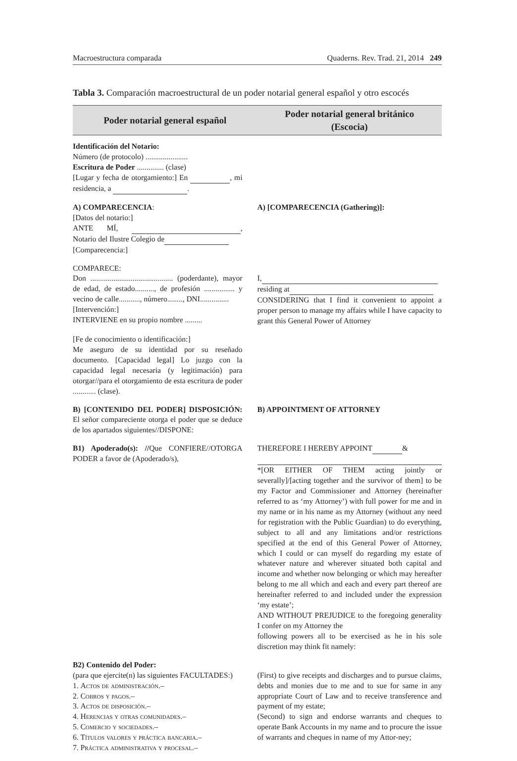Macroestructura comparada Quaderns. Rev. Trad. 21, 2014 249
Tabla 3. Comparación macroestructural de un poder notarial general español y otro escocés
| Poder notarial general español | Poder notarial general británico (Escocia) |
| --- | --- |
| Identificación del Notario: Número (de protocolo) ...................... Escritura de Poder .............. (clase) [Lugar y fecha de otorgamiento:] En , mi residencia, a . | |
| A) COMPARECENCIA : [Datos del notario:] ANTE MÍ, , Notario del Ilustre Colegio de [Comparecencia:] | A) [COMPARECENCIA (Gathering)]: |
| COMPARECE: Don ........................................... (poderdante), mayor de edad, de estado.........., de profesión ................ y vecino de calle..........., número........, DNI............... [Intervención:] INTERVIENE en su propio nombre ......... | I, residing at CONSIDERING that I find it convenient to appoint a proper person to manage my affairs while I have capacity to grant this General Power of Attorney |
| [Fe de conocimiento o identificación:] Me aseguro de su identidad por su reseñado documento. [Capacidad legal] Lo juzgo con la capacidad legal necesaria (y legitimación) para otorgar//para el otorgamiento de esta escritura de poder ............ (clase). | |
| B) [CONTENIDO DEL PODER] DISPOSICIÓN: El señor compareciente otorga el poder que se deduce de los apartados siguientes//DISPONE: | B) APPOINTMENT OF ATTORNEY |
| B1) Apoderado(s): // Que CONFIERE//OTORGA PODER a favor de (Apoderado/s), | THEREFORE I HEREBY APPOINT & *[OR EITHER OF THEM acting jointly or severally]/[acting together and the survivor of them] to be my Factor and Commissioner and Attorney (hereinafter referred to as ‘my Attorney’) with full power for me and in my name or in his name as my Attorney (without any need for registration with the Public Guardian) to do everything, subject to all and any limitations and/or restrictions specified at the end of this General Power of Attorney, which I could or can myself do regarding my estate of whatever nature and wherever situated both capital and income and whether now belonging or which may hereafter belong to me all which and each and every part thereof are hereinafter referred to and included under the expression ‘my estate’; AND WITHOUT PREJUDICE to the foregoing generality I confer on my Attorney the following powers all to be exercised as he in his sole discretion may think fit namely: |
| B2) Contenido del Poder: (para que ejercite(n) las siguientes FACULTADES:) 1. Actos de administración .– 2. Cobros y pagos .– 3. Actos de disposición .– 4. Herencias y otras comunidades .– 5. Comercio y sociedades .– 6. Títulos valores y práctica bancaria .– 7. Práctica administrativa y procesal .– | (First) to give receipts and discharges and to pursue claims, debts and monies due to me and to sue for same in any appropriate Court of Law and to receive transference and payment of my estate; (Second) to sign and endorse warrants and cheques to operate Bank Accounts in my name and to procure the issue of warrants and cheques in name of my Attor-ney; |